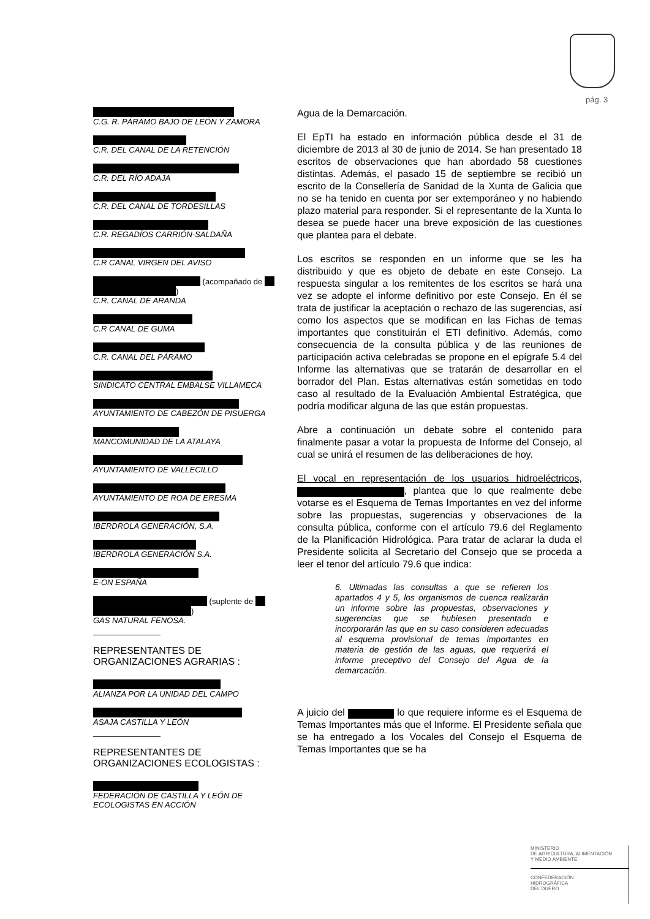pág. 3
C.G. R. PÁRAMO BAJO DE LEÓN Y ZAMORA
C.R. DEL CANAL DE LA RETENCIÓN
C.R. DEL RÍO ADAJA
C.R. DEL CANAL DE TORDESILLAS
C.R. REGADÍOS CARRIÓN-SALDAÑA
C.R CANAL VIRGEN DEL AVISO
(acompañado de
)
C.R. CANAL DE ARANDA
C.R CANAL DE GUMA
C.R. CANAL DEL PÁRAMO
SINDICATO CENTRAL EMBALSE VILLAMECA
AYUNTAMIENTO DE CABEZÓN DE PISUERGA
MANCOMUNIDAD DE LA ATALAYA
AYUNTAMIENTO DE VALLECILLO
AYUNTAMIENTO DE ROA DE ERESMA
IBERDROLA GENERACIÓN, S.A.
IBERDROLA GENERACIÓN S.A.
E-ON ESPAÑA
(suplente de
)
GAS NATURAL FENOSA.
REPRESENTANTES DE
ORGANIZACIONES AGRARIAS :
ALIANZA POR LA UNIDAD DEL CAMPO
ASAJA CASTILLA Y LEÓN
REPRESENTANTES DE
ORGANIZACIONES ECOLOGISTAS :
FEDERACIÓN DE CASTILLA Y LEÓN DE ECOLOGISTAS EN ACCIÓN
Agua de la Demarcación.
El EpTI ha estado en información pública desde el 31 de diciembre de 2013 al 30 de junio de 2014. Se han presentado 18 escritos de observaciones que han abordado 58 cuestiones distintas. Además, el pasado 15 de septiembre se recibió un escrito de la Consellería de Sanidad de la Xunta de Galicia que no se ha tenido en cuenta por ser extemporáneo y no habiendo plazo material para responder. Si el representante de la Xunta lo desea se puede hacer una breve exposición de las cuestiones que plantea para el debate.
Los escritos se responden en un informe que se les ha distribuido y que es objeto de debate en este Consejo. La respuesta singular a los remitentes de los escritos se hará una vez se adopte el informe definitivo por este Consejo. En él se trata de justificar la aceptación o rechazo de las sugerencias, así como los aspectos que se modifican en las Fichas de temas importantes que constituirán el ETI definitivo. Además, como consecuencia de la consulta pública y de las reuniones de participación activa celebradas se propone en el epígrafe 5.4 del Informe las alternativas que se tratarán de desarrollar en el borrador del Plan. Estas alternativas están sometidas en todo caso al resultado de la Evaluación Ambiental Estratégica, que podría modificar alguna de las que están propuestas.
Abre a continuación un debate sobre el contenido para finalmente pasar a votar la propuesta de Informe del Consejo, al cual se unirá el resumen de las deliberaciones de hoy.
El vocal en representación de los usuarios hidroeléctricos, , plantea que lo que realmente debe votarse es el Esquema de Temas Importantes en vez del informe sobre las propuestas, sugerencias y observaciones de la consulta pública, conforme con el artículo 79.6 del Reglamento de la Planificación Hidrológica. Para tratar de aclarar la duda el Presidente solicita al Secretario del Consejo que se proceda a leer el tenor del artículo 79.6 que indica:
6. Ultimadas las consultas a que se refieren los apartados 4 y 5, los organismos de cuenca realizarán un informe sobre las propuestas, observaciones y sugerencias que se hubiesen presentado e incorporarán las que en su caso consideren adecuadas al esquema provisional de temas importantes en materia de gestión de las aguas, que requerirá el informe preceptivo del Consejo del Agua de la demarcación.
A juicio del lo que requiere informe es el Esquema de Temas Importantes más que el Informe. El Presidente señala que se ha entregado a los Vocales del Consejo el Esquema de Temas Importantes que se ha
MINISTERIO
DE AGRICULTURA, ALIMENTACIÓN
Y MEDIO AMBIENTE
CONFEDERACIÓN
HIDROGRÁFICA
DEL DUERO